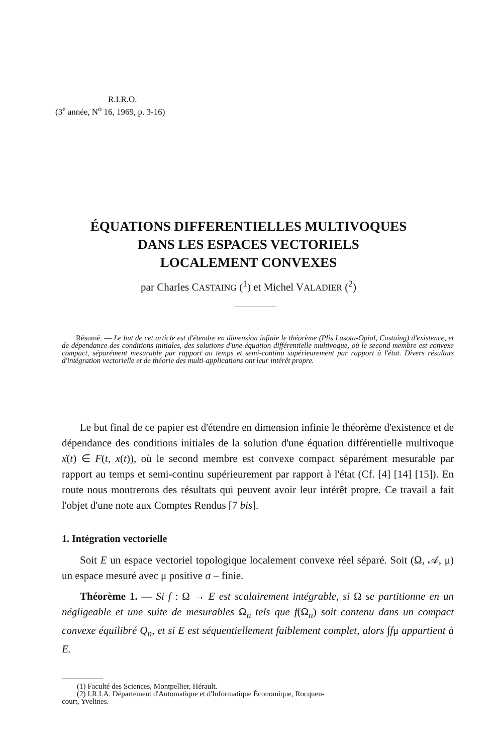R.I.R.O.
(3<sup>e</sup> année, N<sup>o</sup> 16, 1969, p. 3-16)
ÉQUATIONS DIFFERENTIELLES MULTIVOQUES
DANS LES ESPACES VECTORIELS
LOCALEMENT CONVEXES
par Charles CASTAING (<sup>1</sup>) et Michel VALADIER (<sup>2</sup>)
Résumé. — Le but de cet article est d'étendre en dimension infinie le théorème (Plis Lasota-Opial, Castaing) d'existence, et de dépendance des conditions initiales, des solutions d'une équation différentielle multivoque, où le second membre est convexe compact, séparément mesurable par rapport au temps et semi-continu supérieurement par rapport à l'état. Divers résultats d'intégration vectorielle et de théorie des multi-applications ont leur intérêt propre.
Le but final de ce papier est d'étendre en dimension infinie le théorème d'existence et de dépendance des conditions initiales de la solution d'une équation différentielle multivoque ẋ(t) ∈ F(t, x(t)), où le second membre est convexe compact séparément mesurable par rapport au temps et semi-continu supérieurement par rapport à l'état (Cf. [4] [14] [15]). En route nous montrerons des résultats qui peuvent avoir leur intérêt propre. Ce travail a fait l'objet d'une note aux Comptes Rendus [7 bis].
1. Intégration vectorielle
Soit E un espace vectoriel topologique localement convexe réel séparé. Soit (Ω, 𝒜, μ) un espace mesuré avec μ positive σ – finie.
Théorème 1. — Si f : Ω → E est scalairement intégrable, si Ω se partitionne en un négligeable et une suite de mesurables Ω<sub>n</sub> tels que f(Ω<sub>n</sub>) soit contenu dans un compact convexe équilibré Q<sub>n</sub>, et si E est séquentiellement faiblement complet, alors ∫fμ appartient à E.
(1) Faculté des Sciences, Montpellier, Hérault.
(2) I.R.I.A. Département d'Automatique et d'Informatique Économique, Rocquen-
court, Yvelines.